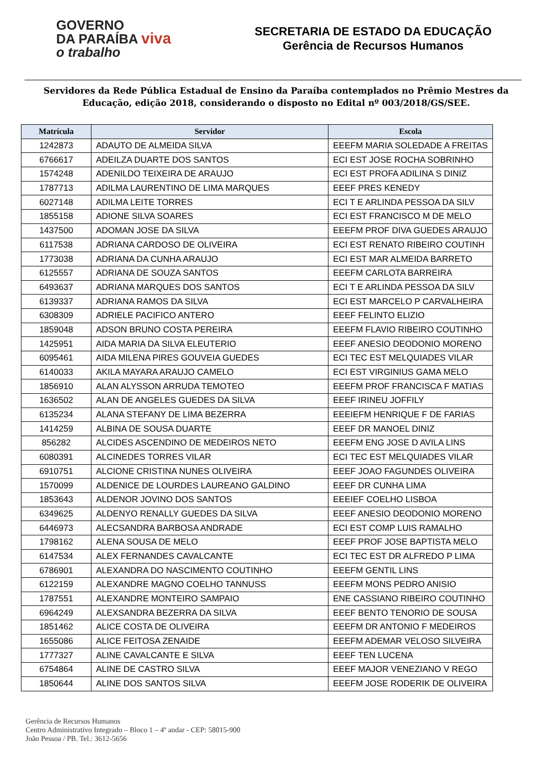GOVERNO
DA PARAÍBA viva
o trabalho
SECRETARIA DE ESTADO DA EDUCAÇÃO
Gerência de Recursos Humanos
Servidores da Rede Pública Estadual de Ensino da Paraíba contemplados no Prêmio Mestres da Educação, edição 2018, considerando o disposto no Edital nº 003/2018/GS/SEE.
| Matrícula | Servidor | Escola |
| --- | --- | --- |
| 1242873 | ADAUTO DE ALMEIDA SILVA | EEEFM MARIA SOLEDADE A FREITAS |
| 6766617 | ADEILZA DUARTE DOS SANTOS | ECI EST JOSE ROCHA SOBRINHO |
| 1574248 | ADENILDO TEIXEIRA DE ARAUJO | ECI EST PROFA ADILINA S DINIZ |
| 1787713 | ADILMA LAURENTINO DE LIMA MARQUES | EEEF PRES KENEDY |
| 6027148 | ADILMA LEITE TORRES | ECI T E ARLINDA PESSOA DA SILV |
| 1855158 | ADIONE SILVA SOARES | ECI EST FRANCISCO M DE MELO |
| 1437500 | ADOMAN JOSE DA SILVA | EEEFM PROF DIVA GUEDES ARAUJO |
| 6117538 | ADRIANA CARDOSO DE OLIVEIRA | ECI EST RENATO RIBEIRO COUTINH |
| 1773038 | ADRIANA DA CUNHA ARAUJO | ECI EST MAR ALMEIDA BARRETO |
| 6125557 | ADRIANA DE SOUZA SANTOS | EEEFM CARLOTA BARREIRA |
| 6493637 | ADRIANA MARQUES DOS SANTOS | ECI T E ARLINDA PESSOA DA SILV |
| 6139337 | ADRIANA RAMOS DA SILVA | ECI EST MARCELO P CARVALHEIRA |
| 6308309 | ADRIELE PACIFICO ANTERO | EEEF FELINTO ELIZIO |
| 1859048 | ADSON BRUNO COSTA PEREIRA | EEEFM FLAVIO RIBEIRO COUTINHO |
| 1425951 | AIDA MARIA DA SILVA ELEUTERIO | EEEF ANESIO DEODONIO MORENO |
| 6095461 | AIDA MILENA PIRES GOUVEIA GUEDES | ECI TEC EST MELQUIADES VILAR |
| 6140033 | AKILA MAYARA ARAUJO CAMELO | ECI EST VIRGINIUS GAMA MELO |
| 1856910 | ALAN ALYSSON ARRUDA TEMOTEO | EEEFM PROF FRANCISCA F MATIAS |
| 1636502 | ALAN DE ANGELES GUEDES DA SILVA | EEEF IRINEU JOFFILY |
| 6135234 | ALANA STEFANY DE LIMA BEZERRA | EEEIEFM HENRIQUE F DE FARIAS |
| 1414259 | ALBINA DE SOUSA DUARTE | EEEF DR MANOEL DINIZ |
| 856282 | ALCIDES ASCENDINO DE MEDEIROS NETO | EEEFM ENG JOSE D AVILA LINS |
| 6080391 | ALCINEDES TORRES VILAR | ECI TEC EST MELQUIADES VILAR |
| 6910751 | ALCIONE CRISTINA NUNES OLIVEIRA | EEEF JOAO FAGUNDES OLIVEIRA |
| 1570099 | ALDENICE DE LOURDES LAUREANO GALDINO | EEEF DR CUNHA LIMA |
| 1853643 | ALDENOR JOVINO DOS SANTOS | EEEIEF COELHO LISBOA |
| 6349625 | ALDENYO RENALLY GUEDES DA SILVA | EEEF ANESIO DEODONIO MORENO |
| 6446973 | ALECSANDRA BARBOSA ANDRADE | ECI EST COMP LUIS RAMALHO |
| 1798162 | ALENA SOUSA DE MELO | EEEF PROF JOSE BAPTISTA MELO |
| 6147534 | ALEX FERNANDES CAVALCANTE | ECI TEC EST DR ALFREDO P LIMA |
| 6786901 | ALEXANDRA DO NASCIMENTO COUTINHO | EEEFM GENTIL LINS |
| 6122159 | ALEXANDRE MAGNO COELHO TANNUSS | EEEFM MONS PEDRO ANISIO |
| 1787551 | ALEXANDRE MONTEIRO SAMPAIO | ENE CASSIANO RIBEIRO COUTINHO |
| 6964249 | ALEXSANDRA BEZERRA DA SILVA | EEEF BENTO TENORIO DE SOUSA |
| 1851462 | ALICE COSTA DE OLIVEIRA | EEEFM DR ANTONIO F MEDEIROS |
| 1655086 | ALICE FEITOSA ZENAIDE | EEEFM ADEMAR VELOSO SILVEIRA |
| 1777327 | ALINE CAVALCANTE E SILVA | EEEF TEN LUCENA |
| 6754864 | ALINE DE CASTRO SILVA | EEEF MAJOR VENEZIANO V REGO |
| 1850644 | ALINE DOS SANTOS SILVA | EEEFM JOSE RODERIK DE OLIVEIRA |
Gerência de Recursos Humanos
Centro Administrativo Integrado – Bloco 1 – 4º andar - CEP: 58015-900
João Pessoa / PB. Tel.: 3612-5656